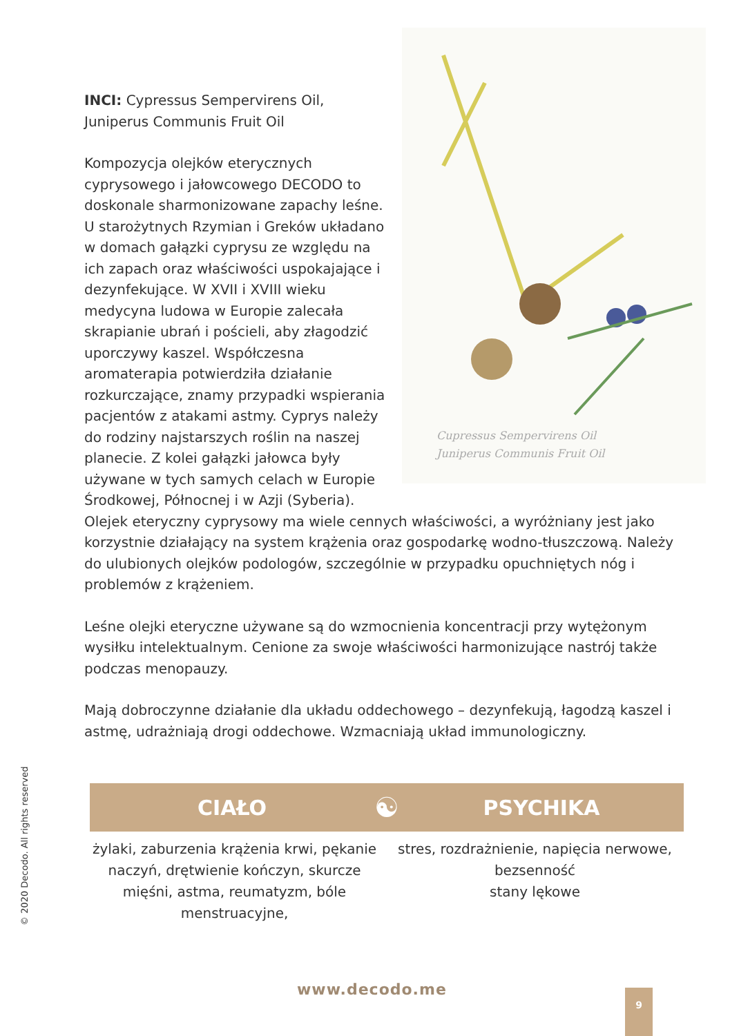INCI: Cypressus Sempervirens Oil, Juniperus Communis Fruit Oil
Kompozycja olejków eterycznych cyprysowego i jałowcowego DECODO to doskonale sharmonizowane zapachy leśne. U starożytnych Rzymian i Greków układano w domach gałązki cyprysu ze względu na ich zapach oraz właściwości uspokajające i dezynfekujące. W XVII i XVIII wieku medycyna ludowa w Europie zalecała skrapianie ubrań i pościeli, aby złagodzić uporczywy kaszel. Współczesna aromaterapia potwierdziła działanie rozkurczające, znamy przypadki wspierania pacjentów z atakami astmy. Cyprys należy do rodziny najstarszych roślin na naszej planecie. Z kolei gałązki jałowca były używane w tych samych celach w Europie Środkowej, Północnej i w Azji (Syberia).
Cupressus Sempervirens Oil
Juniperus Communis Fruit Oil
Olejek eteryczny cyprysowy ma wiele cennych właściwości, a wyróżniany jest jako korzystnie działający na system krążenia oraz gospodarkę wodno-tłuszczową. Należy do ulubionych olejków podologów, szczególnie w przypadku opuchniętych nóg i problemów z krążeniem.
Leśne olejki eteryczne używane są do wzmocnienia koncentracji przy wytężonym wysiłku intelektualnym. Cenione za swoje właściwości harmonizujące nastrój także podczas menopauzy.
Mają dobroczynne działanie dla układu oddechowego – dezynfekują, łagodzą kaszel i astmę, udrażniają drogi oddechowe. Wzmacniają układ immunologiczny.
CIAŁO
☯
PSYCHIKA
żylaki, zaburzenia krążenia krwi, pękanie naczyń, drętwienie kończyn, skurcze mięśni, astma, reumatyzm, bóle menstruacyjne,
stres, rozdrażnienie, napięcia nerwowe,
bezsenność
stany lękowe
© 2020 Decodo. All rights reserved
www.decodo.me 9